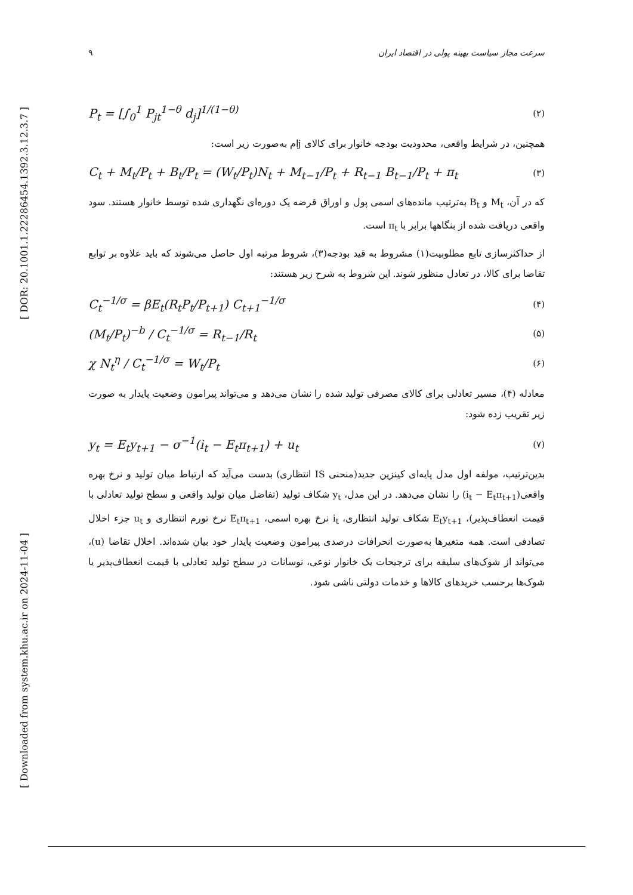[ DOR: 20.1001.1.22286454.1392.3.12.3.7 ]
[ Downloaded from system.khu.ac.ir on 2024-11-04 ]
سرعت مجاز سیاست بهینه پولی در اقتصاد ایران ۹
P<sub>t</sub> = [∫<sub>0</sub><sup>1</sup> P<sub>jt</sub><sup>1−θ</sup> d<sub>j</sub>]<sup>1/(1−θ)</sup> (۲)
همچنین، در شرایط واقعی، محدودیت بودجه خانوار برای کالای jام به‌صورت زیر است:
C<sub>t</sub> + M<sub>t</sub>/P<sub>t</sub> + B<sub>t</sub>/P<sub>t</sub> = (W<sub>t</sub>/P<sub>t</sub>)N<sub>t</sub> + M<sub>t−1</sub>/P<sub>t</sub> + R<sub>t−1</sub> B<sub>t−1</sub>/P<sub>t</sub> + π<sub>t</sub> (۳)
که در آن، M<sub>t</sub> و B<sub>t</sub> به‌ترتیب مانده‌های اسمی پول و اوراق قرضه یک دوره‌ای نگهداری شده توسط خانوار هستند. سود واقعی دریافت شده از بنگاهها برابر با π<sub>t</sub> است.
از حداکثرسازی تابع مطلوبیت(۱) مشروط به قید بودجه(۳)، شروط مرتبه اول حاصل می‌شوند که باید علاوه بر توابع تقاضا برای کالا، در تعادل منظور شوند. این شروط به شرح زیر هستند:
C<sub>t</sub><sup>−1/σ</sup> = βE<sub>t</sub>(R<sub>t</sub>P<sub>t</sub>/P<sub>t+1</sub>) C<sub>t+1</sub><sup>−1/σ</sup> (۴)
(M<sub>t</sub>/P<sub>t</sub>)<sup>−b</sup> / C<sub>t</sub><sup>−1/σ</sup> = R<sub>t−1</sub>/R<sub>t</sub> (۵)
χ N<sub>t</sub><sup>η</sup> / C<sub>t</sub><sup>−1/σ</sup> = W<sub>t</sub>/P<sub>t</sub> (۶)
معادله (۴)، مسیر تعادلی برای کالای مصرفی تولید شده را نشان می‌دهد و می‌تواند پیرامون وضعیت پایدار به صورت زیر تقریب زده شود:
y<sub>t</sub> = E<sub>t</sub>y<sub>t+1</sub> − σ<sup>−1</sup>(i<sub>t</sub> − E<sub>t</sub>π<sub>t+1</sub>) + u<sub>t</sub> (۷)
بدین‌ترتیب، مولفه اول مدل پایه‌ای کینزین جدید(منحنی IS انتظاری) بدست می‌آید که ارتباط میان تولید و نرخ بهره واقعی(i<sub>t</sub> − E<sub>t</sub>π<sub>t+1</sub>) را نشان می‌دهد. در این مدل، y<sub>t</sub> شکاف تولید (تفاضل میان تولید واقعی و سطح تولید تعادلی با قیمت انعطاف‌پذیر)، E<sub>t</sub>y<sub>t+1</sub> شکاف تولید انتظاری، i<sub>t</sub> نرخ بهره اسمی، E<sub>t</sub>π<sub>t+1</sub> نرخ تورم انتظاری و u<sub>t</sub> جزء اخلال تصادفی است. همه متغیرها به‌صورت انحرافات درصدی پیرامون وضعیت پایدار خود بیان شده‌اند. اخلال تقاضا (u)، می‌تواند از شوک‌های سلیقه برای ترجیحات یک خانوار نوعی، نوسانات در سطح تولید تعادلی با قیمت انعطاف‌پذیر یا شوک‌ها برحسب خریدهای کالاها و خدمات دولتی ناشی شود.